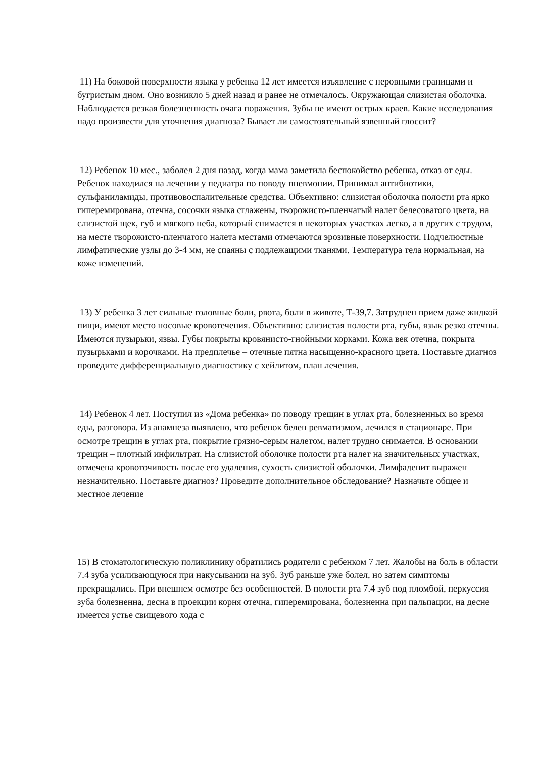11) На боковой поверхности языка у ребенка 12 лет имеется изъявление с неровными границами и бугристым дном. Оно возникло 5 дней назад и ранее не отмечалось. Окружающая слизистая оболочка. Наблюдается резкая болезненность очага поражения. Зубы не имеют острых краев. Какие исследования надо произвести для уточнения диагноза? Бывает ли самостоятельный язвенный глоссит?
12) Ребенок 10 мес., заболел 2 дня назад, когда мама заметила беспокойство ребенка, отказ от еды. Ребенок находился на лечении у педиатра по поводу пневмонии. Принимал антибиотики, сульфаниламиды, противовоспалительные средства. Объективно: слизистая оболочка полости рта ярко гиперемирована, отечна, сосочки языка сглажены, творожисто-пленчатый налет белесоватого цвета, на слизистой щек, губ и мягкого неба, который снимается в некоторых участках легко, а в других с трудом, на месте творожисто-пленчатого налета местами отмечаются эрозивные поверхности. Подчелюстные лимфатические узлы до 3-4 мм, не спаяны с подлежащими тканями. Температура тела нормальная, на коже изменений.
13) У ребенка 3 лет сильные головные боли, рвота, боли в животе, Т-39,7. Затруднен прием даже жидкой пищи, имеют место носовые кровотечения. Объективно: слизистая полости рта, губы, язык резко отечны. Имеются пузырьки, язвы. Губы покрыты кровянисто-гнойными корками. Кожа век отечна, покрыта пузырьками и корочками. На предплечье – отечные пятна насыщенно-красного цвета. Поставьте диагноз проведите дифференциальную диагностику с хейлитом, план лечения.
14) Ребенок 4 лет. Поступил из «Дома ребенка» по поводу трещин в углах рта, болезненных во время еды, разговора. Из анамнеза выявлено, что ребенок белен ревматизмом, лечился в стационаре. При осмотре трещин в углах рта, покрытие грязно-серым налетом, налет трудно снимается. В основании трещин – плотный инфильтрат. На слизистой оболочке полости рта налет на значительных участках, отмечена кровоточивость после его удаления, сухость слизистой оболочки. Лимфаденит выражен незначительно. Поставьте диагноз? Проведите дополнительное обследование? Назначьте общее и местное лечение
15) В стоматологическую поликлинику обратились родители с ребенком 7 лет. Жалобы на боль в области 7.4 зуба усиливающуюся при накусывании на зуб. Зуб раньше уже болел, но затем симптомы прекращались. При внешнем осмотре без особенностей. В полости рта 7.4 зуб под пломбой, перкуссия зуба болезненна, десна в проекции корня отечна, гиперемирована, болезненна при пальпации, на десне имеется устье свищевого хода с